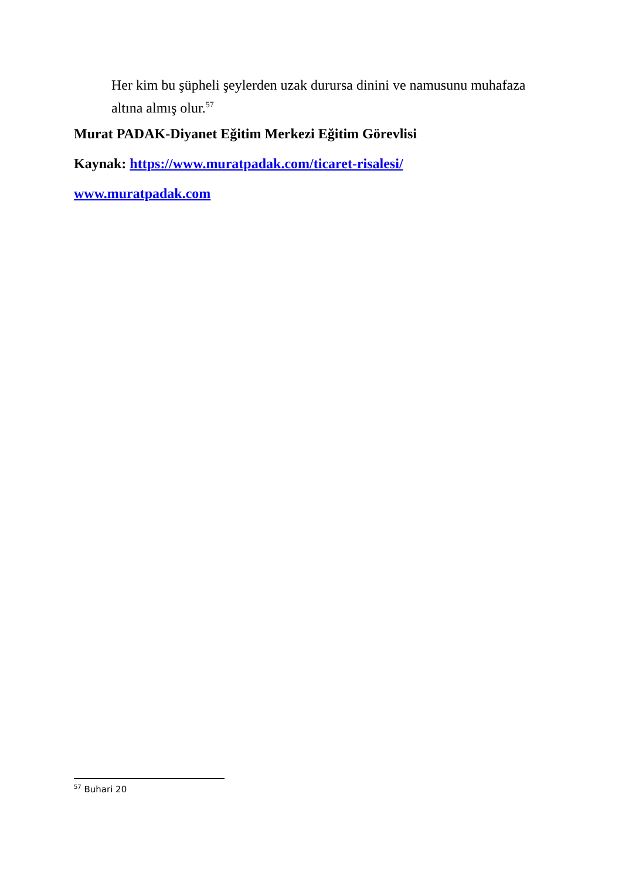Her kim bu şüpheli şeylerden uzak durursa dinini ve namusunu muhafaza altına almış olur.<sup>57</sup>
Murat PADAK-Diyanet Eğitim Merkezi Eğitim Görevlisi
Kaynak: https://www.muratpadak.com/ticaret-risalesi/
www.muratpadak.com
<sup>57</sup> Buhari 20